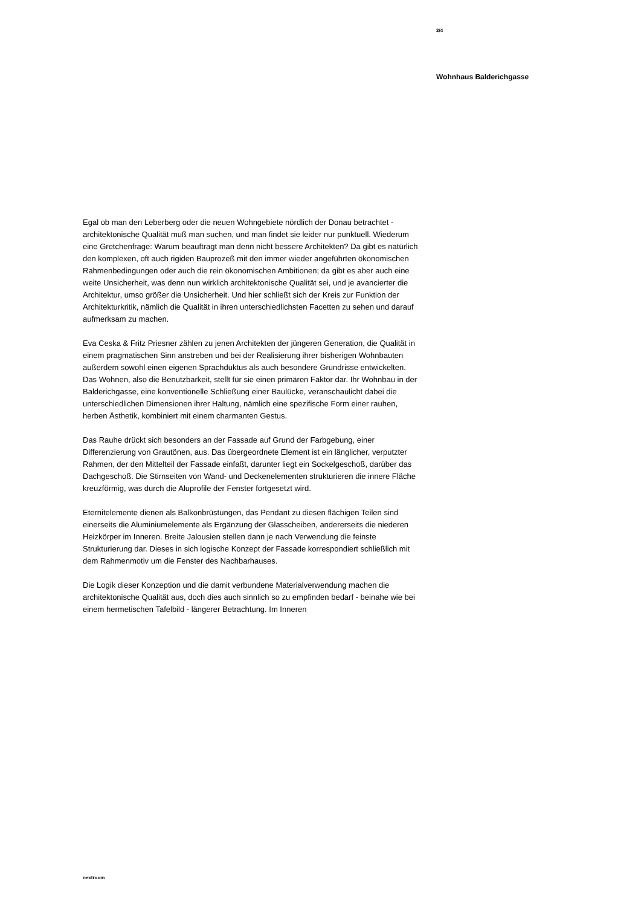2/4
Wohnhaus Balderichgasse
Egal ob man den Leberberg oder die neuen Wohngebiete nördlich der Donau betrachtet - architektonische Qualität muß man suchen, und man findet sie leider nur punktuell. Wiederum eine Gretchenfrage: Warum beauftragt man denn nicht bessere Architekten? Da gibt es natürlich den komplexen, oft auch rigiden Bauprozeß mit den immer wieder angeführten ökonomischen Rahmenbedingungen oder auch die rein ökonomischen Ambitionen; da gibt es aber auch eine weite Unsicherheit, was denn nun wirklich architektonische Qualität sei, und je avancierter die Architektur, umso größer die Unsicherheit. Und hier schließt sich der Kreis zur Funktion der Architekturkritik, nämlich die Qualität in ihren unterschiedlichsten Facetten zu sehen und darauf aufmerksam zu machen.
Eva Ceska & Fritz Priesner zählen zu jenen Architekten der jüngeren Generation, die Qualität in einem pragmatischen Sinn anstreben und bei der Realisierung ihrer bisherigen Wohnbauten außerdem sowohl einen eigenen Sprachduktus als auch besondere Grundrisse entwickelten. Das Wohnen, also die Benutzbarkeit, stellt für sie einen primären Faktor dar. Ihr Wohnbau in der Balderichgasse, eine konventionelle Schließung einer Baulücke, veranschaulicht dabei die unterschiedlichen Dimensionen ihrer Haltung, nämlich eine spezifische Form einer rauhen, herben Ästhetik, kombiniert mit einem charmanten Gestus.
Das Rauhe drückt sich besonders an der Fassade auf Grund der Farbgebung, einer Differenzierung von Grautönen, aus. Das übergeordnete Element ist ein länglicher, verputzter Rahmen, der den Mittelteil der Fassade einfaßt, darunter liegt ein Sockelgeschoß, darüber das Dachgeschoß. Die Stirnseiten von Wand- und Deckenelementen strukturieren die innere Fläche kreuzförmig, was durch die Aluprofile der Fenster fortgesetzt wird.
Eternitelemente dienen als Balkonbrüstungen, das Pendant zu diesen flächigen Teilen sind einerseits die Aluminiumelemente als Ergänzung der Glasscheiben, andererseits die niederen Heizkörper im Inneren. Breite Jalousien stellen dann je nach Verwendung die feinste Strukturierung dar. Dieses in sich logische Konzept der Fassade korrespondiert schließlich mit dem Rahmenmotiv um die Fenster des Nachbarhauses.
Die Logik dieser Konzeption und die damit verbundene Materialverwendung machen die architektonische Qualität aus, doch dies auch sinnlich so zu empfinden bedarf - beinahe wie bei einem hermetischen Tafelbild - längerer Betrachtung. Im Inneren
nextroom